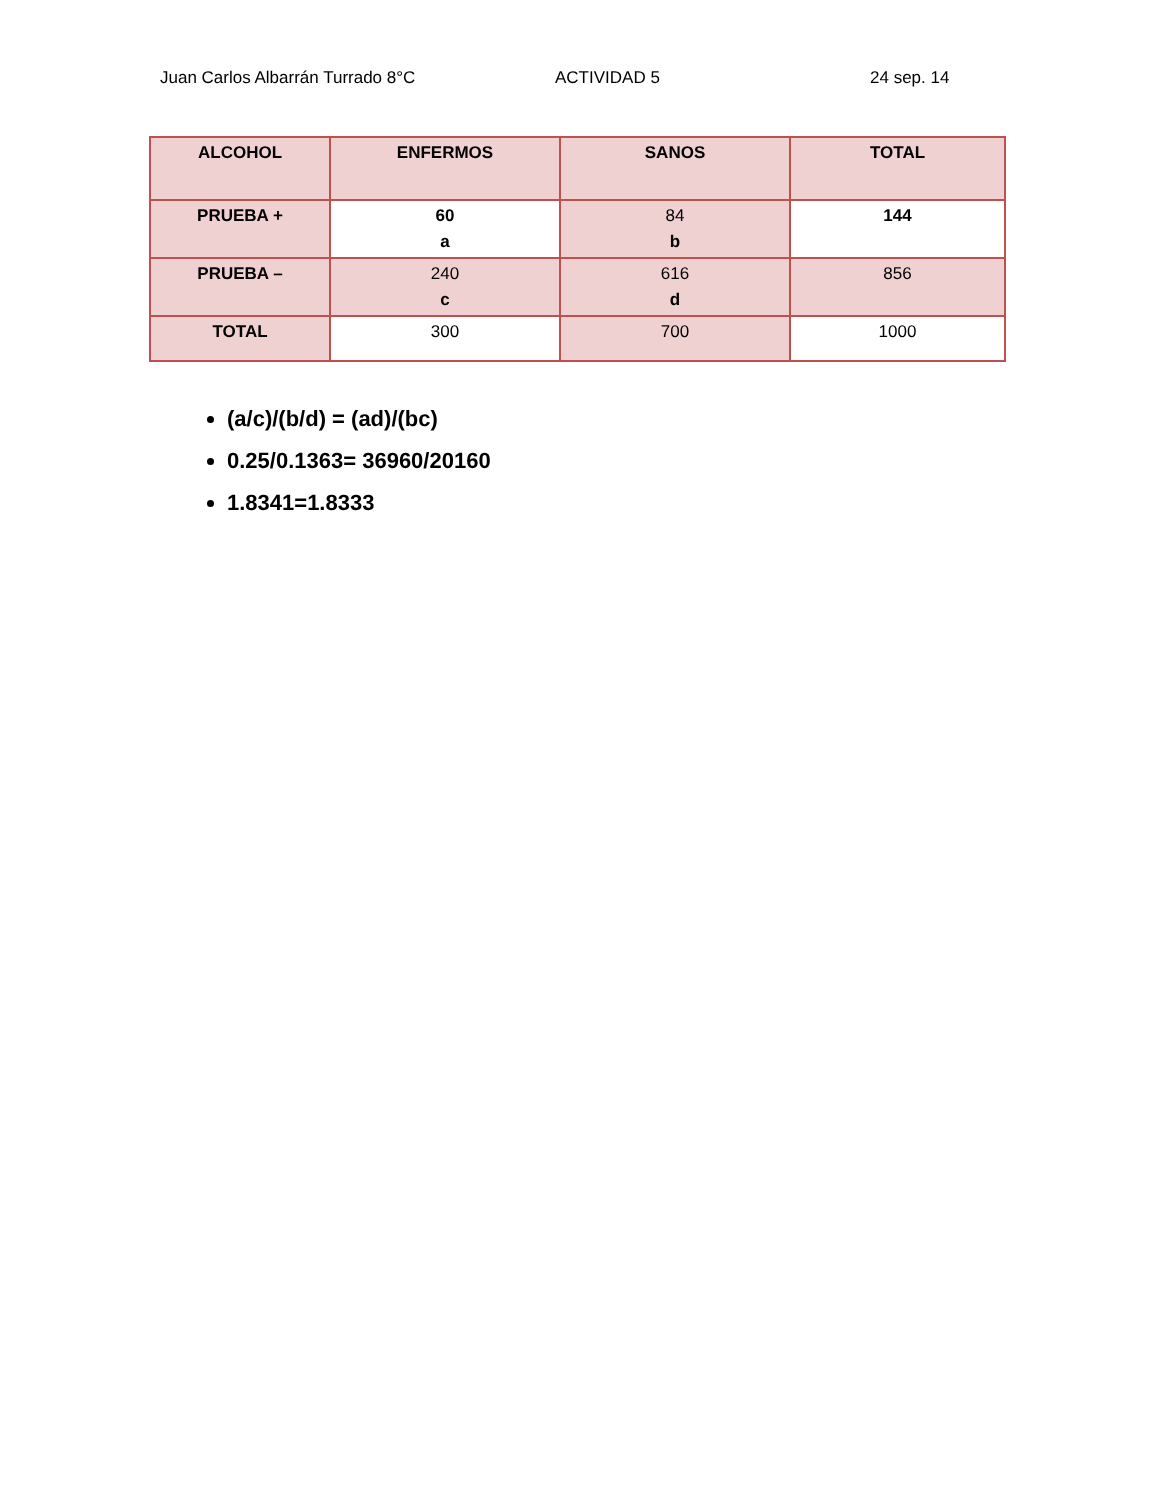Juan Carlos Albarrán Turrado 8°C ACTIVIDAD 5 24 sep. 14
| ALCOHOL | ENFERMOS | SANOS | TOTAL |
| --- | --- | --- | --- |
| PRUEBA + | 60 a | 84 b | 144 |
| PRUEBA – | 240 c | 616 d | 856 |
| TOTAL | 300 | 700 | 1000 |
(a/c)/(b/d) = (ad)/(bc)
0.25/0.1363= 36960/20160
1.8341=1.8333